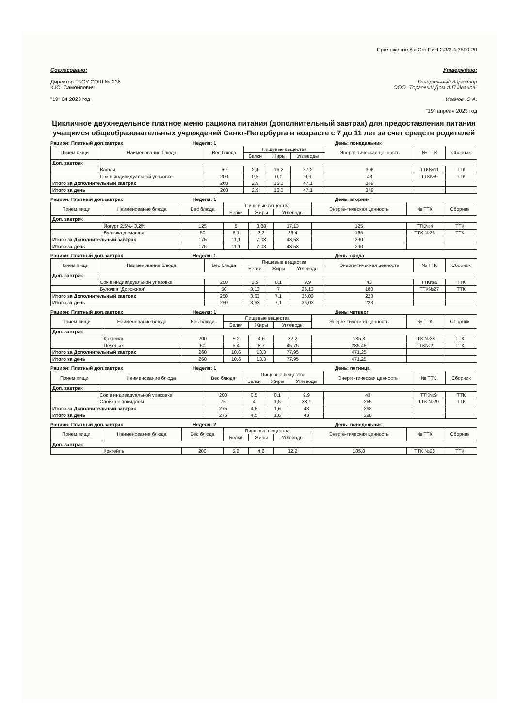Приложение 8 к СанПиН 2.3/2.4.3590-20
Согласовано:
Директор ГБОУ СОШ № 236
К.Ю. Самойлович
"19" 04 2023 год
Утверждаю:
Генеральный директор
ООО "Торговый Дом А.П.Иванов"
Иванов Ю.А.
"19" апреля 2023 год
Цикличное двухнедельное платное меню рациона питания (дополнительный завтрак) для предоставления питания учащимся общеобразовательных учреждений Санкт-Петербурга в возрасте с 7 до 11 лет за счет средств родителей
Рацион: Платный доп.завтрак Неделя: 1 День: понедельник
| Прием пищи | Наименование блюда | Вес блюда | Пищевые вещества | | | Энерге-тическая ценность | № ТТК | Сборник |
| --- | --- | --- | --- | --- | --- | --- | --- | --- |
| | | | Белки | Жиры | Углеводы | | | |
| Доп. завтрак | | | | | | | | |
| | Вафли | 60 | 2,4 | 16,2 | 37,2 | 306 | ТТК№11 | ТТК |
| | Сок в индивидуальной упаковке | 200 | 0,5 | 0,1 | 9,9 | 43 | ТТК№9 | ТТК |
| Итого за Дополнительный завтрак | | 260 | 2,9 | 16,3 | 47,1 | 349 | | |
| Итого за день | | 260 | 2,9 | 16,3 | 47,1 | 349 | | |
Рацион: Платный доп.завтрак Неделя: 1 День: вторник
| Прием пищи | Наименование блюда | Вес блюда | Пищевые вещества | | | Энерге-тическая ценность | № ТТК | Сборник |
| --- | --- | --- | --- | --- | --- | --- | --- | --- |
| | | | Белки | Жиры | Углеводы | | | |
| Доп. завтрак | | | | | | | | |
| | Йогурт 2,5%- 3,2% | 125 | 5 | 3,88 | 17,13 | 125 | ТТК№4 | ТТК |
| | Булочка домашняя | 50 | 6,1 | 3,2 | 26,4 | 165 | ТТК №26 | ТТК |
| Итого за Дополнительный завтрак | | 175 | 11,1 | 7,08 | 43,53 | 290 | | |
| Итого за день | | 175 | 11,1 | 7,08 | 43,53 | 290 | | |
Рацион: Платный доп.завтрак Неделя: 1 День: среда
| Прием пищи | Наименование блюда | Вес блюда | Пищевые вещества | | | Энерге-тическая ценность | № ТТК | Сборник |
| --- | --- | --- | --- | --- | --- | --- | --- | --- |
| | | | Белки | Жиры | Углеводы | | | |
| Доп. завтрак | | | | | | | | |
| | Сок в индивидуальной упаковке | 200 | 0,5 | 0,1 | 9,9 | 43 | ТТК№9 | ТТК |
| | Булочка "Дорожная" | 50 | 3,13 | 7 | 26,13 | 180 | ТТК№27 | ТТК |
| Итого за Дополнительный завтрак | | 250 | 3,63 | 7,1 | 36,03 | 223 | | |
| Итого за день | | 250 | 3,63 | 7,1 | 36,03 | 223 | | |
Рацион: Платный доп.завтрак Неделя: 1 День: четверг
| Прием пищи | Наименование блюда | Вес блюда | Пищевые вещества | | | Энерге-тическая ценность | № ТТК | Сборник |
| --- | --- | --- | --- | --- | --- | --- | --- | --- |
| | | | Белки | Жиры | Углеводы | | | |
| Доп. завтрак | | | | | | | | |
| | Коктейль | 200 | 5,2 | 4,6 | 32,2 | 185,8 | ТТК №28 | ТТК |
| | Печенье | 60 | 5,4 | 8,7 | 45,75 | 285,45 | ТТК№2 | ТТК |
| Итого за Дополнительный завтрак | | 260 | 10,6 | 13,3 | 77,95 | 471,25 | | |
| Итого за день | | 260 | 10,6 | 13,3 | 77,95 | 471,25 | | |
Рацион: Платный доп.завтрак Неделя: 1 День: пятница
| Прием пищи | Наименование блюда | Вес блюда | Пищевые вещества | | | Энерге-тическая ценность | № ТТК | Сборник |
| --- | --- | --- | --- | --- | --- | --- | --- | --- |
| | | | Белки | Жиры | Углеводы | | | |
| Доп. завтрак | | | | | | | | |
| | Сок в индивидуальной упаковке | 200 | 0,5 | 0,1 | 9,9 | 43 | ТТК№9 | ТТК |
| | Слойка с повидлом | 75 | 4 | 1,5 | 33,1 | 255 | ТТК №29 | ТТК |
| Итого за Дополнительный завтрак | | 275 | 4,5 | 1,6 | 43 | 298 | | |
| Итого за день | | 275 | 4,5 | 1,6 | 43 | 298 | | |
Рацион: Платный доп.завтрак Неделя: 2 День: понедельник
| Прием пищи | Наименование блюда | Вес блюда | Пищевые вещества | | | Энерге-тическая ценность | № ТТК | Сборник |
| --- | --- | --- | --- | --- | --- | --- | --- | --- |
| | | | Белки | Жиры | Углеводы | | | |
| Доп. завтрак | | | | | | | | |
| | Коктейль | 200 | 5,2 | 4,6 | 32,2 | 185,8 | ТТК №28 | ТТК |